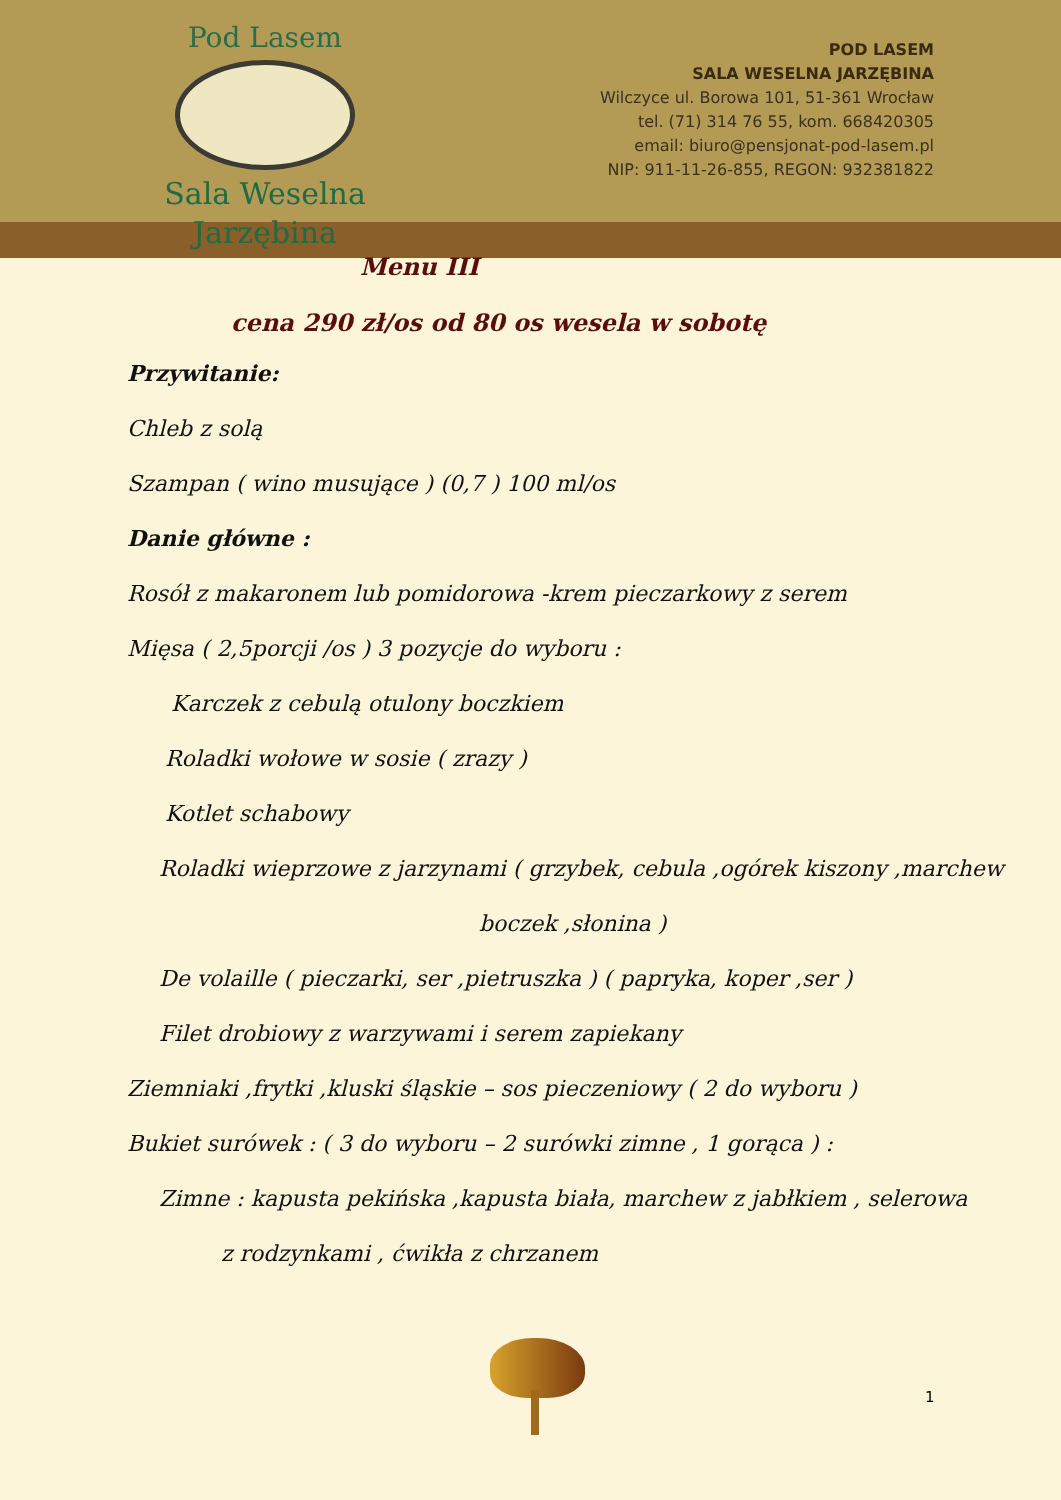Pod Lasem
Sala Weselna
Jarzębina
POD LASEM
SALA WESELNA JARZĘBINA
Wilczyce ul. Borowa 101, 51-361 Wrocław
tel. (71) 314 76 55, kom. 668420305
email: biuro@pensjonat-pod-lasem.pl
NIP: 911-11-26-855, REGON: 932381822
Menu III
cena 290 zł/os od 80 os wesela w sobotę
Przywitanie:
Chleb z solą
Szampan ( wino musujące ) (0,7 ) 100 ml/os
Danie główne :
Rosół z makaronem lub pomidorowa -krem pieczarkowy z serem
Mięsa ( 2,5porcji /os ) 3 pozycje do wyboru :
Karczek z cebulą otulony boczkiem
Roladki wołowe w sosie ( zrazy )
Kotlet schabowy
Roladki wieprzowe z jarzynami ( grzybek, cebula ,ogórek kiszony ,marchew
boczek ,słonina )
De volaille ( pieczarki, ser ,pietruszka ) ( papryka, koper ,ser )
Filet drobiowy z warzywami i serem zapiekany
Ziemniaki ,frytki ,kluski śląskie – sos pieczeniowy ( 2 do wyboru )
Bukiet surówek : ( 3 do wyboru – 2 surówki zimne , 1 gorąca ) :
Zimne : kapusta pekińska ,kapusta biała, marchew z jabłkiem , selerowa
z rodzynkami , ćwikła z chrzanem
1